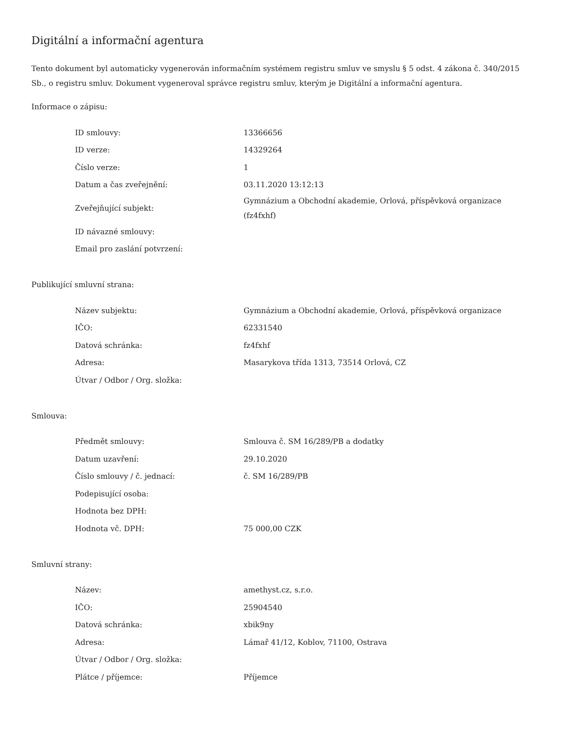Digitální a informační agentura
Tento dokument byl automaticky vygenerován informačním systémem registru smluv ve smyslu § 5 odst. 4 zákona č. 340/2015 Sb., o registru smluv. Dokument vygeneroval správce registru smluv, kterým je Digitální a informační agentura.
Informace o zápisu:
| ID smlouvy: | 13366656 |
| ID verze: | 14329264 |
| Číslo verze: | 1 |
| Datum a čas zveřejnění: | 03.11.2020 13:12:13 |
| Zveřejňující subjekt: | Gymnázium a Obchodní akademie, Orlová, příspěvková organizace (fz4fxhf) |
| ID návazné smlouvy: | |
| Email pro zaslání potvrzení: | |
Publikující smluvní strana:
| Název subjektu: | Gymnázium a Obchodní akademie, Orlová, příspěvková organizace |
| IČO: | 62331540 |
| Datová schránka: | fz4fxhf |
| Adresa: | Masarykova třída 1313, 73514 Orlová, CZ |
| Útvar / Odbor / Org. složka: | |
Smlouva:
| Předmět smlouvy: | Smlouva č. SM 16/289/PB a dodatky |
| Datum uzavření: | 29.10.2020 |
| Číslo smlouvy / č. jednací: | č. SM 16/289/PB |
| Podepisující osoba: | |
| Hodnota bez DPH: | |
| Hodnota vč. DPH: | 75 000,00 CZK |
Smluvní strany:
| Název: | amethyst.cz, s.r.o. |
| IČO: | 25904540 |
| Datová schránka: | xbik9ny |
| Adresa: | Lámař 41/12, Koblov, 71100, Ostrava |
| Útvar / Odbor / Org. složka: | |
| Plátce / příjemce: | Příjemce |